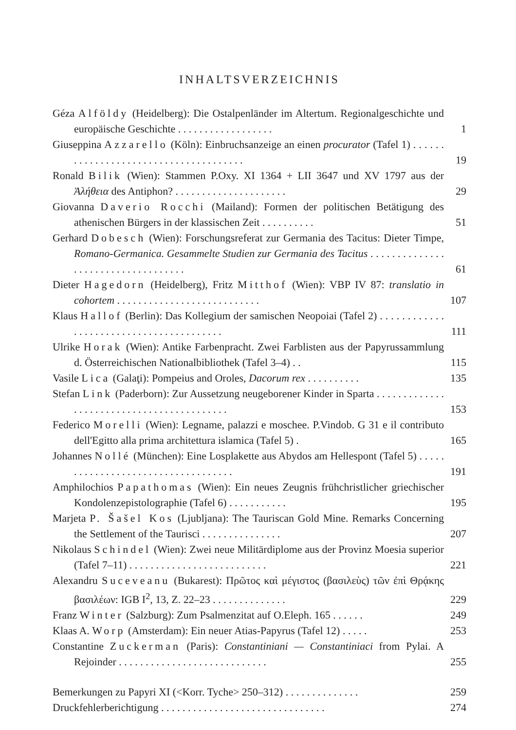INHALTSVERZEICHNIS
Géza Alföldy (Heidelberg): Die Ostalpenländer im Altertum. Regionalgeschichte und europäische Geschichte . . . . . . . . . . . . . . . . . .
1
Giuseppina Azzarello (Köln): Einbruchsanzeige an einen procurator (Tafel 1) . . . . . . . . . . . . . . . . . . . . . . . . . . . . . . . . . . . . . .
19
Ronald Bilik (Wien): Stammen P.Oxy. XI 1364 + LII 3647 und XV 1797 aus der Ἀλήθεια des Antiphon? . . . . . . . . . . . . . . . . . . . . .
29
Giovanna Daverio Rocchi (Mailand): Formen der politischen Betätigung des athenischen Bürgers in der klassischen Zeit . . . . . . . . . .
51
Gerhard Dobesch (Wien): Forschungsreferat zur Germania des Tacitus: Dieter Timpe, Romano-Germanica. Gesammelte Studien zur Germania des Tacitus . . . . . . . . . . . . . . . . . . . . . . . . . . . . . . . . . . .
61
Dieter Hagedorn (Heidelberg), Fritz Mitthof (Wien): VBP IV 87: translatio in cohortem . . . . . . . . . . . . . . . . . . . . . . . . . . .
107
Klaus Hallof (Berlin): Das Kollegium der samischen Neopoiai (Tafel 2) . . . . . . . . . . . . . . . . . . . . . . . . . . . . . . . . . . . . . . . .
111
Ulrike Horak (Wien): Antike Farbenpracht. Zwei Farblisten aus der Papyrussammlung d. Österreichischen Nationalbibliothek (Tafel 3–4) . .
115
Vasile Lica (Galaţi): Pompeius and Oroles, Dacorum rex . . . . . . . . . .
135
Stefan Link (Paderborn): Zur Aussetzung neugeborener Kinder in Sparta . . . . . . . . . . . . . . . . . . . . . . . . . . . . . . . . . . . . . . . . . .
153
Federico Morelli (Wien): Legname, palazzi e moschee. P.Vindob. G 31 e il contributo dell'Egitto alla prima architettura islamica (Tafel 5) .
165
Johannes Nollé (München): Eine Losplakette aus Abydos am Hellespont (Tafel 5) . . . . . . . . . . . . . . . . . . . . . . . . . . . . . . . . . . .
191
Amphilochios Papathomas (Wien): Ein neues Zeugnis frühchristlicher griechischer Kondolenzepistolographie (Tafel 6) . . . . . . . . . . .
195
Marjeta P. Šašel Kos (Ljubljana): The Tauriscan Gold Mine. Remarks Concerning the Settlement of the Taurisci . . . . . . . . . . . . . . .
207
Nikolaus Schindel (Wien): Zwei neue Militärdiplome aus der Provinz Moesia superior (Tafel 7–11) . . . . . . . . . . . . . . . . . . . . . . . . . .
221
Alexandru Suceveanu (Bukarest): Πρῶτος καὶ μέγιστος (βασιλεὺς) τῶν ἐπὶ Θρᾴκης βασιλέων: IGB I<sup>2</sup>, 13, Z. 22–23 . . . . . . . . . . . . . .
229
Franz Winter (Salzburg): Zum Psalmenzitat auf O.Eleph. 165 . . . . . .
249
Klaas A. Worp (Amsterdam): Ein neuer Atias-Papyrus (Tafel 12) . . . . .
253
Constantine Zuckerman (Paris): Constantiniani — Constantiniaci from Pylai. A Rejoinder . . . . . . . . . . . . . . . . . . . . . . . . . . . .
255
Bemerkungen zu Papyri XI (<Korr. Tyche> 250–312) . . . . . . . . . . . . . .
259
Druckfehlerberichtigung . . . . . . . . . . . . . . . . . . . . . . . . . . . . . . .
274